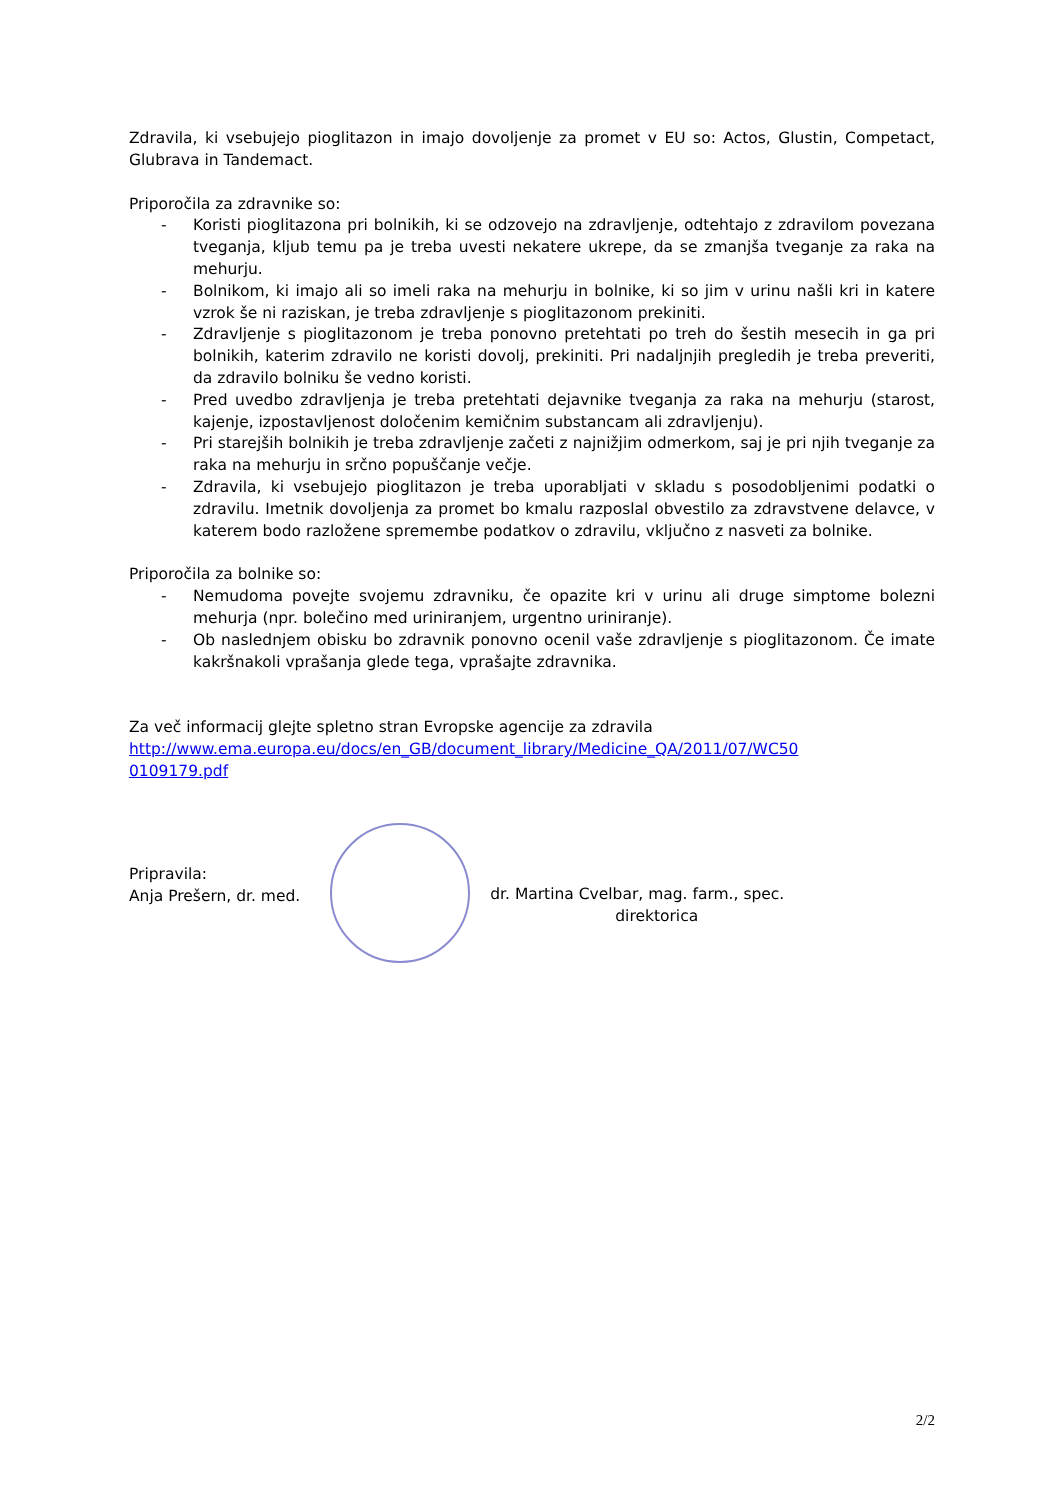Zdravila, ki vsebujejo pioglitazon in imajo dovoljenje za promet v EU so: Actos, Glustin, Competact, Glubrava in Tandemact.
Priporočila za zdravnike so:
- Koristi pioglitazona pri bolnikih, ki se odzovejo na zdravljenje, odtehtajo z zdravilom povezana tveganja, kljub temu pa je treba uvesti nekatere ukrepe, da se zmanjša tveganje za raka na mehurju.
- Bolnikom, ki imajo ali so imeli raka na mehurju in bolnike, ki so jim v urinu našli kri in katere vzrok še ni raziskan, je treba zdravljenje s pioglitazonom prekiniti.
- Zdravljenje s pioglitazonom je treba ponovno pretehtati po treh do šestih mesecih in ga pri bolnikih, katerim zdravilo ne koristi dovolj, prekiniti. Pri nadaljnjih pregledih je treba preveriti, da zdravilo bolniku še vedno koristi.
- Pred uvedbo zdravljenja je treba pretehtati dejavnike tveganja za raka na mehurju (starost, kajenje, izpostavljenost določenim kemičnim substancam ali zdravljenju).
- Pri starejših bolnikih je treba zdravljenje začeti z najnižjim odmerkom, saj je pri njih tveganje za raka na mehurju in srčno popuščanje večje.
- Zdravila, ki vsebujejo pioglitazon je treba uporabljati v skladu s posodobljenimi podatki o zdravilu. Imetnik dovoljenja za promet bo kmalu razposlal obvestilo za zdravstvene delavce, v katerem bodo razložene spremembe podatkov o zdravilu, vključno z nasveti za bolnike.
Priporočila za bolnike so:
- Nemudoma povejte svojemu zdravniku, če opazite kri v urinu ali druge simptome bolezni mehurja (npr. bolečino med uriniranjem, urgentno uriniranje).
- Ob naslednjem obisku bo zdravnik ponovno ocenil vaše zdravljenje s pioglitazonom. Če imate kakršnakoli vprašanja glede tega, vprašajte zdravnika.
Za več informacij glejte spletno stran Evropske agencije za zdravila
http://www.ema.europa.eu/docs/en_GB/document_library/Medicine_QA/2011/07/WC50
0109179.pdf
Pripravila:
Anja Prešern, dr. med.
dr. Martina Cvelbar, mag. farm., spec.
direktorica
2/2